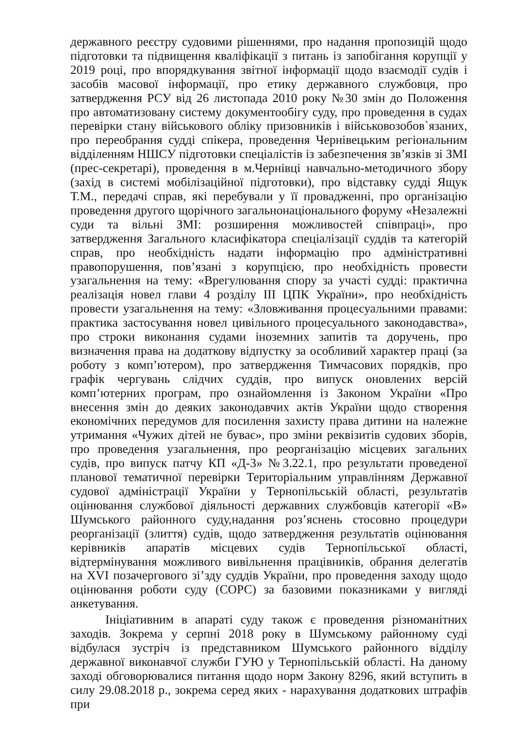державного реєстру судовими рішеннями, про надання пропозицій щодо підготовки та підвищення кваліфікації з питань із запобігання корупції у 2019 році, про впорядкування звітної інформації щодо взаємодії судів і засобів масової інформації, про етику державного службовця, про затвердження РСУ від 26 листопада 2010 року №30 змін до Положення про автоматизовану систему документообігу суду, про проведення в судах перевірки стану військового обліку призовників і військовозобов`язаних, про переобрання судді спікера, проведення Чернівецьким регіональним відділенням НШСУ підготовки спеціалістів із забезпечення зв’язків зі ЗМІ (прес-секретарі), проведення в м.Чернівці навчально-методичного збору (захід в системі мобілізаційної підготовки), про відставку судді Ящук Т.М., передачі справ, які перебували у її провадженні, про організацію проведення другого щорічного загальнонаціонального форуму «Незалежні суди та вільні ЗМІ: розширення можливостей співпраці», про затвердження Загального класифікатора спеціалізації суддів та категорій справ, про необхідність надати інформацію про адміністративні правопорушення, пов’язані з корупцією, про необхідність провести узагальнення на тему: «Врегулювання спору за участі судді: практична реалізація новел глави 4 розділу ІІІ ЦПК України», про необхідність провести узагальнення на тему: «Зловживання процесуальними правами: практика застосування новел цивільного процесуального законодавства», про строки виконання судами іноземних запитів та доручень, про визначення права на додаткову відпустку за особливий характер праці (за роботу з комп’ютером), про затвердження Тимчасових порядків, про графік чергувань слідчих суддів, про випуск оновлених версій комп’ютерних програм, про ознайомлення із Законом України «Про внесення змін до деяких законодавчих актів України щодо створення економічних передумов для посилення захисту права дитини на належне утримання «Чужих дітей не буває», про зміни реквізитів судових зборів, про проведення узагальнення, про реорганізацію місцевих загальних судів, про випуск патчу КП «Д-3» №3.22.1, про результати проведеної планової тематичної перевірки Територіальним управлінням Державної судової адміністрації України у Тернопільській області, результатів оцінювання службової діяльності державних службовців категорії «В» Шумського районного суду,надання роз’яснень стосовно процедури реорганізації (злиття) судів, щодо затвердження результатів оцінювання керівників апаратів місцевих судів Тернопільської області, відтермінування можливого вивільнення працівників, обрання делегатів на XVI позачергового зі’зду суддів України, про проведення заходу щодо оцінювання роботи суду (СОРС) за базовими показниками у вигляді анкетування.
Ініціативним в апараті суду також є проведення різноманітних заходів. Зокрема у серпні 2018 року в Шумському районному суді відбулася зустріч із представником Шумського районного відділу державної виконавчої служби ГУЮ у Тернопільській області. На даному заході обговорювалися питання щодо норм Закону 8296, який вступить в силу 29.08.2018 р., зокрема серед яких - нарахування додаткових штрафів при